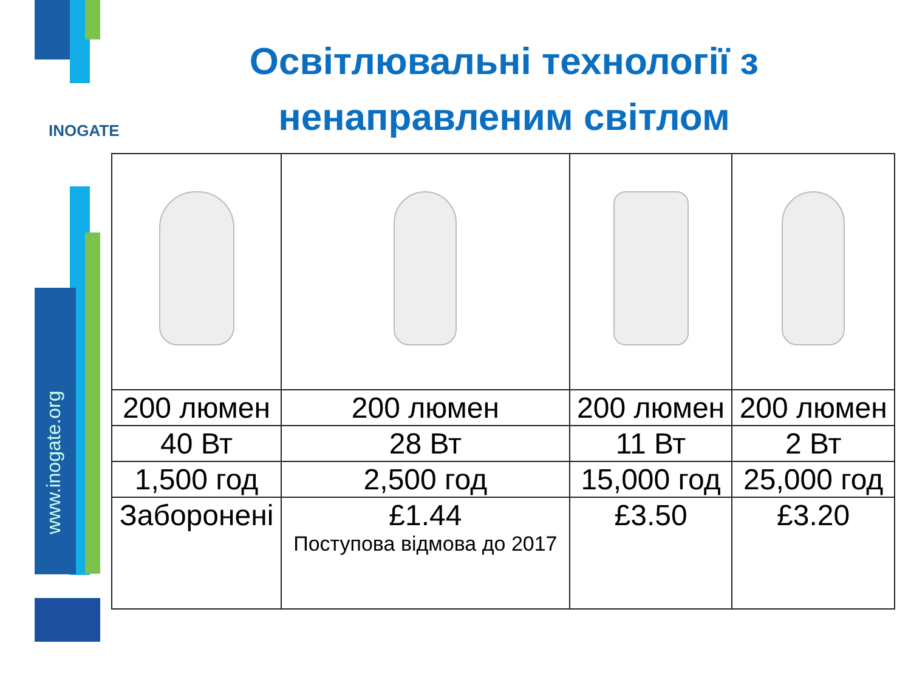INOGATE
www.inogate.org
Освітлювальні технології з ненаправленим світлом
| 200 люмен | 200 люмен | 200 люмен | 200 люмен |
| 40 Вт | 28 Вт | 11 Вт | 2 Вт |
| 1,500 год | 2,500 год | 15,000 год | 25,000 год |
| Заборонені | £1.44 Поступова відмова до 2017 | £3.50 | £3.20 |